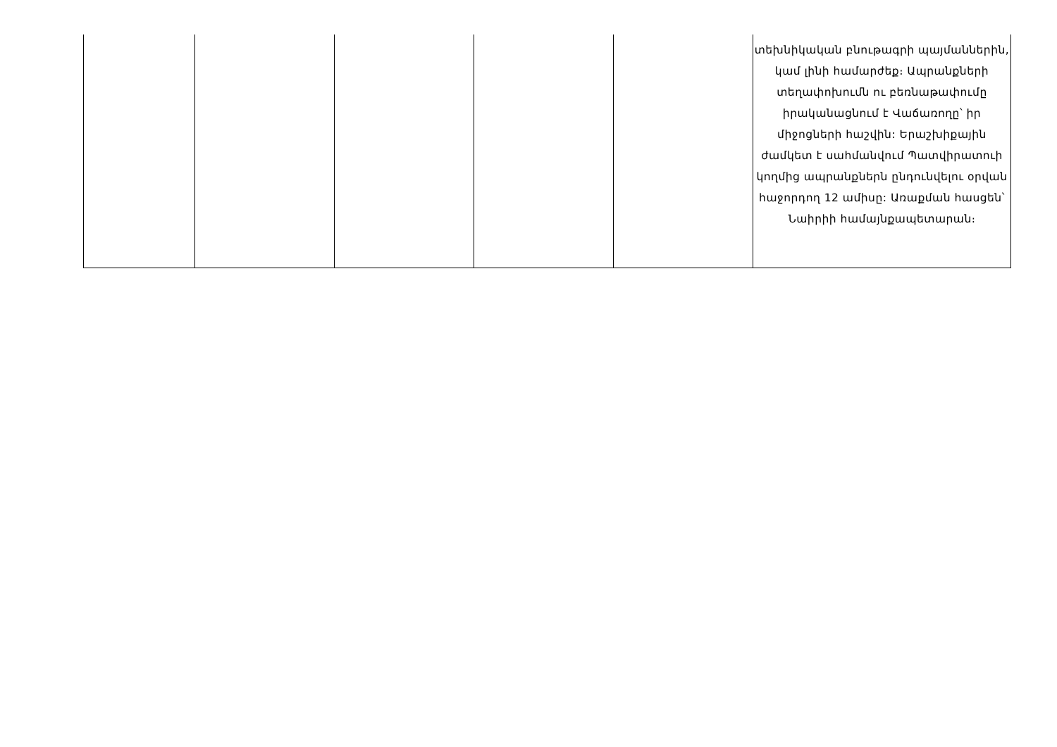| | | | | | տեխնիկական բնութագրի պայմաններին, կամ լինի համարժեք։ Ապրանքների տեղափոխումն ու բեռնաթափումը իրականացնում է Վաճառողը՝ իր միջոցների հաշվին: Երաշխիքային ժամկետ է սահմանվում Պատվիրատուի կողմից ապրանքներն ընդունվելու օրվան հաջորդող 12 ամիսը: Առաքման հասցեն՝ Նաիրիի համայնքապետարան։ |